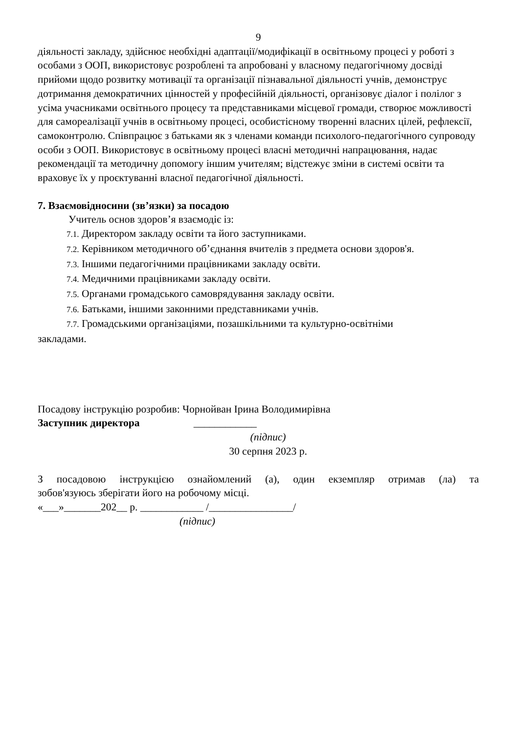9
діяльності закладу, здійснює необхідні адаптації/модифікації в освітньому процесі у роботі з особами з ООП, використовує розроблені та апробовані у власному педагогічному досвіді прийоми щодо розвитку мотивації та організації пізнавальної діяльності учнів, демонструє дотримання демократичних цінностей у професійній діяльності, організовує діалог і полілог з усіма учасниками освітнього процесу та представниками місцевої громади, створює можливості для самореалізації учнів в освітньому процесі, особистісному творенні власних цілей, рефлексії, самоконтролю. Співпрацює з батьками як з членами команди психолого-педагогічного супроводу особи з ООП. Використовує в освітньому процесі власні методичні напрацювання, надає рекомендації та методичну допомогу іншим учителям; відстежує зміни в системі освіти та враховує їх у проєктуванні власної педагогічної діяльності.
7. Взаємовідносини (зв’язки) за посадою
Учитель основ здоров’я взаємодіє із:
7.1. Директором закладу освіти та його заступниками.
7.2. Керівником методичного об’єднання вчителів з предмета основи здоров'я.
7.3. Іншими педагогічними працівниками закладу освіти.
7.4. Медичними працівниками закладу освіти.
7.5. Органами громадського самоврядування закладу освіти.
7.6. Батьками, іншими законними представниками учнів.
7.7. Громадськими організаціями, позашкільними та культурно-освітніми
закладами.
Посадову інструкцію розробив: Чорнойван Ірина Володимирівна
Заступник директора ____________
(підпис)
30 серпня 2023 р.
З посадовою інструкцією ознайомлений (а), один екземпляр отримав (ла) та
зобов'язуюсь зберігати його на робочому місці.
«___»_______202__ р. ____________ /________________/
(підпис)